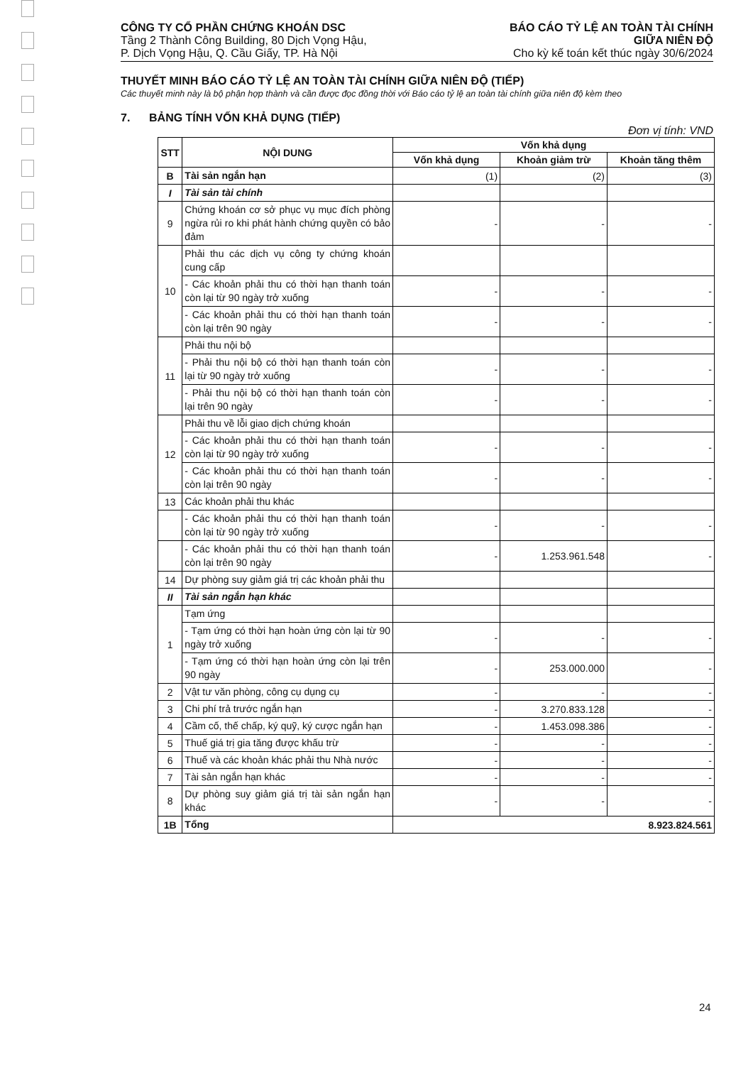CÔNG TY CỔ PHẦN CHỨNG KHOÁN DSC
Tầng 2 Thành Công Building, 80 Dịch Vọng Hậu,
P. Dịch Vọng Hậu, Q. Cầu Giấy, TP. Hà Nội
BÁO CÁO TỶ LỆ AN TOÀN TÀI CHÍNH
GIỮA NIÊN ĐỘ
Cho kỳ kế toán kết thúc ngày 30/6/2024
THUYẾT MINH BÁO CÁO TỶ LỆ AN TOÀN TÀI CHÍNH GIỮA NIÊN ĐỘ (TIẾP)
Các thuyết minh này là bộ phận hợp thành và cần được đọc đồng thời với Báo cáo tỷ lệ an toàn tài chính giữa niên độ kèm theo
7. BẢNG TÍNH VỐN KHẢ DỤNG (TIẾP)
Đơn vị tính: VND
| STT | NỘI DUNG | Vốn khả dụng | | |
| --- | --- | --- | --- | --- |
| | | Vốn khả dụng | Khoản giảm trừ | Khoản tăng thêm |
| B | Tài sản ngắn hạn | (1) | (2) | (3) |
| I | Tài sản tài chính | | | |
| 9 | Chứng khoán cơ sở phục vụ mục đích phòng ngừa rủi ro khi phát hành chứng quyền có bảo đảm | - | - | - |
| 10 | Phải thu các dịch vụ công ty chứng khoán cung cấp | | | |
| | - Các khoản phải thu có thời hạn thanh toán còn lại từ 90 ngày trở xuống | - | - | - |
| | - Các khoản phải thu có thời hạn thanh toán còn lại trên 90 ngày | - | - | - |
| 11 | Phải thu nội bộ | | | |
| | - Phải thu nội bộ có thời hạn thanh toán còn lại từ 90 ngày trở xuống | - | - | - |
| | - Phải thu nội bộ có thời hạn thanh toán còn lại trên 90 ngày | - | - | - |
| 12 | Phải thu về lỗi giao dịch chứng khoán | | | |
| | - Các khoản phải thu có thời hạn thanh toán còn lại từ 90 ngày trở xuống | - | - | - |
| | - Các khoản phải thu có thời hạn thanh toán còn lại trên 90 ngày | - | - | - |
| 13 | Các khoản phải thu khác | | | |
| | - Các khoản phải thu có thời hạn thanh toán còn lại từ 90 ngày trở xuống | - | - | - |
| | - Các khoản phải thu có thời hạn thanh toán còn lại trên 90 ngày | - | 1.253.961.548 | - |
| 14 | Dự phòng suy giảm giá trị các khoản phải thu | | | |
| II | Tài sản ngắn hạn khác | | | |
| 1 | Tạm ứng | | | |
| | - Tạm ứng có thời hạn hoàn ứng còn lại từ 90 ngày trở xuống | - | - | - |
| | - Tạm ứng có thời hạn hoàn ứng còn lại trên 90 ngày | - | 253.000.000 | - |
| 2 | Vật tư văn phòng, công cụ dụng cụ | - | - | - |
| 3 | Chi phí trả trước ngắn hạn | - | 3.270.833.128 | - |
| 4 | Cầm cố, thế chấp, ký quỹ, ký cược ngắn hạn | - | 1.453.098.386 | - |
| 5 | Thuế giá trị gia tăng được khấu trừ | - | - | - |
| 6 | Thuế và các khoản khác phải thu Nhà nước | - | - | - |
| 7 | Tài sản ngắn hạn khác | - | - | - |
| 8 | Dự phòng suy giảm giá trị tài sản ngắn hạn khác | - | - | - |
| 1B | Tổng | 8.923.824.561 | | |
24